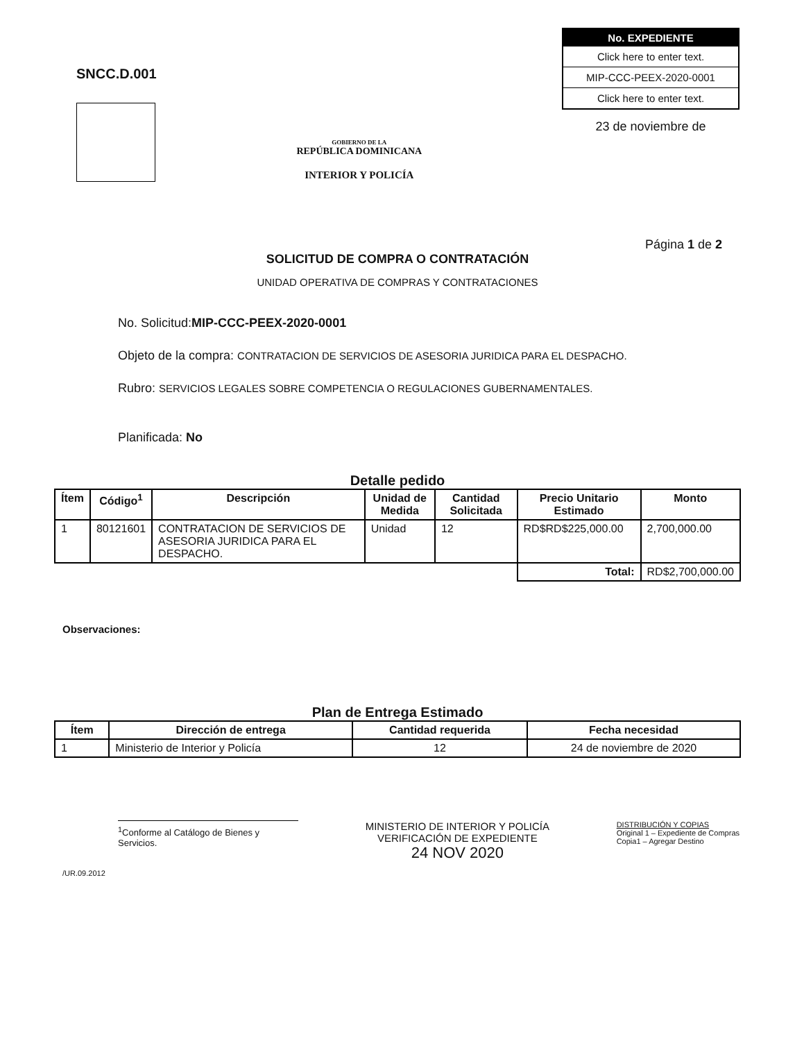SNCC.D.001
GOBIERNO DE LA
REPÚBLICA DOMINICANA
INTERIOR Y POLICÍA
| No. EXPEDIENTE |
| --- |
| Click here to enter text. |
| MIP-CCC-PEEX-2020-0001 |
| Click here to enter text. |
23 de noviembre de
Página 1 de 2
SOLICITUD DE COMPRA O CONTRATACIÓN
UNIDAD OPERATIVA DE COMPRAS Y CONTRATACIONES
No. Solicitud:MIP-CCC-PEEX-2020-0001
Objeto de la compra: CONTRATACION DE SERVICIOS DE ASESORIA JURIDICA PARA EL DESPACHO.
Rubro: SERVICIOS LEGALES SOBRE COMPETENCIA O REGULACIONES GUBERNAMENTALES.
Planificada: No
Detalle pedido
| Ítem | Código<sup>1</sup> | Descripción | Unidad de Medida | Cantidad Solicitada | Precio Unitario Estimado | Monto |
| --- | --- | --- | --- | --- | --- | --- |
| 1 | 80121601 | CONTRATACION DE SERVICIOS DE ASESORIA JURIDICA PARA EL DESPACHO. | Unidad | 12 | RD$RD$225,000.00 | 2,700,000.00 |
| | | | | | Total: | RD$2,700,000.00 |
Observaciones:
Plan de Entrega Estimado
| Ítem | Dirección de entrega | Cantidad requerida | Fecha necesidad |
| --- | --- | --- | --- |
| 1 | Ministerio de Interior y Policía | 12 | 24 de noviembre de 2020 |
<sup>1</sup> Conforme al Catálogo de Bienes y Servicios.
/UR.09.2012
MINISTERIO DE INTERIOR Y POLICÍA
VERIFICACIÓN DE EXPEDIENTE
24 NOV 2020
DISTRIBUCIÓN Y COPIAS
Original 1 – Expediente de Compras
Copia1 – Agregar Destino